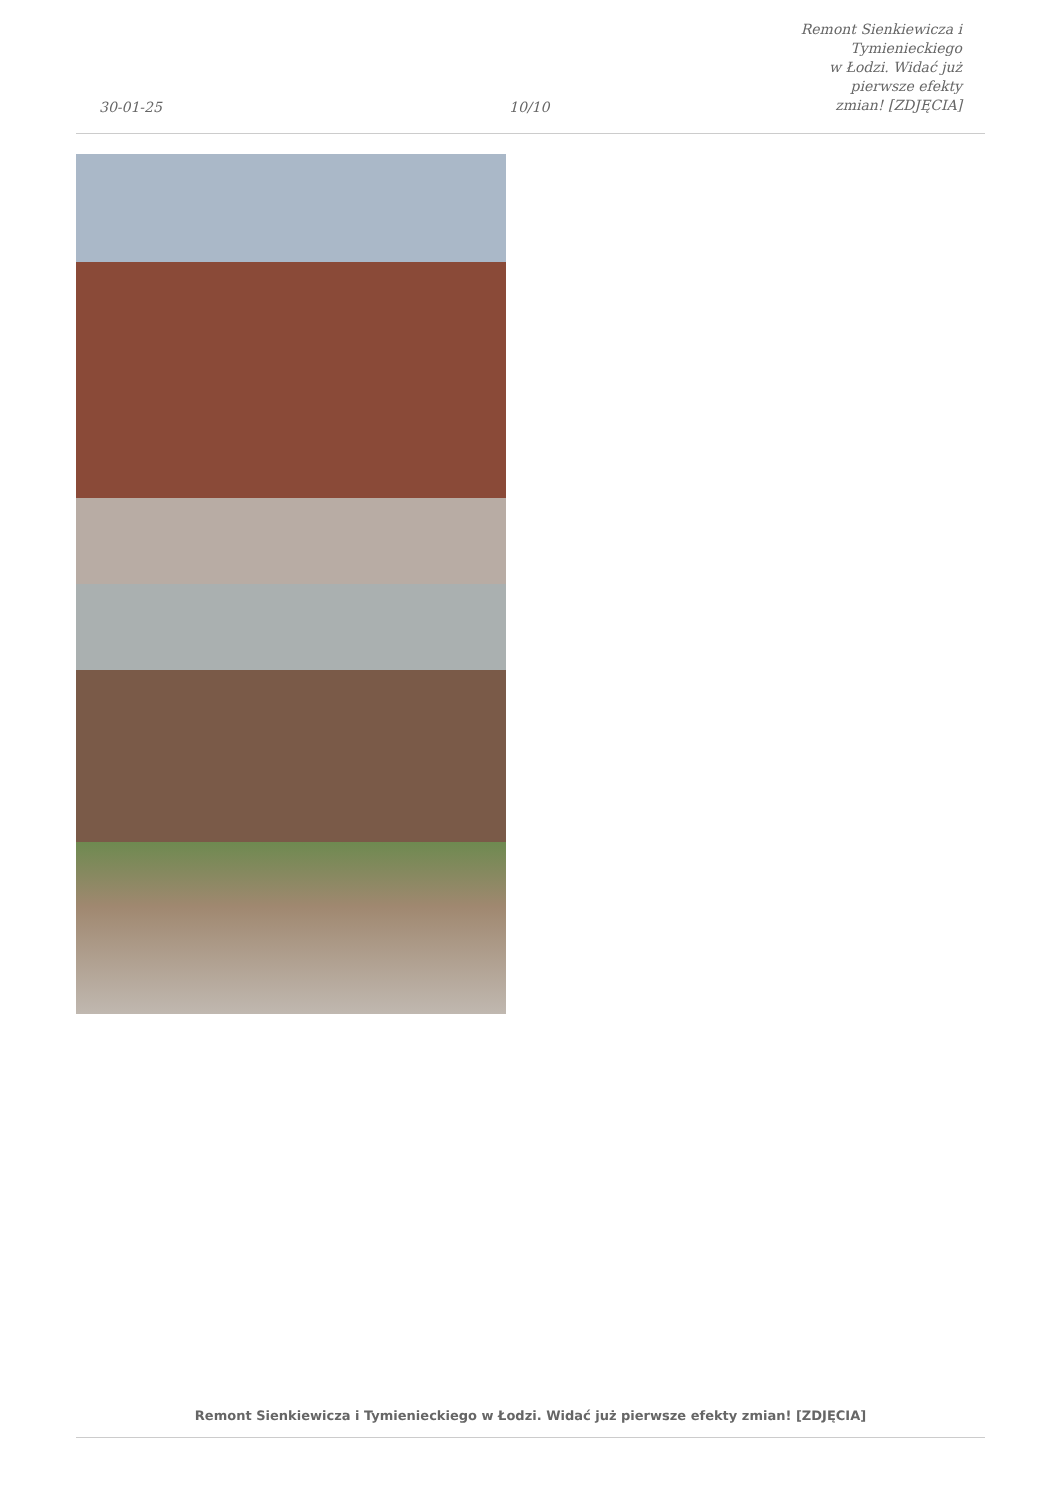30-01-25
10/10
Remont Sienkiewicza i Tymienieckiego
w Łodzi. Widać już pierwsze efekty
zmian! [ZDJĘCIA]
Remont Sienkiewicza i Tymienieckiego w Łodzi. Widać już pierwsze efekty zmian! [ZDJĘCIA]